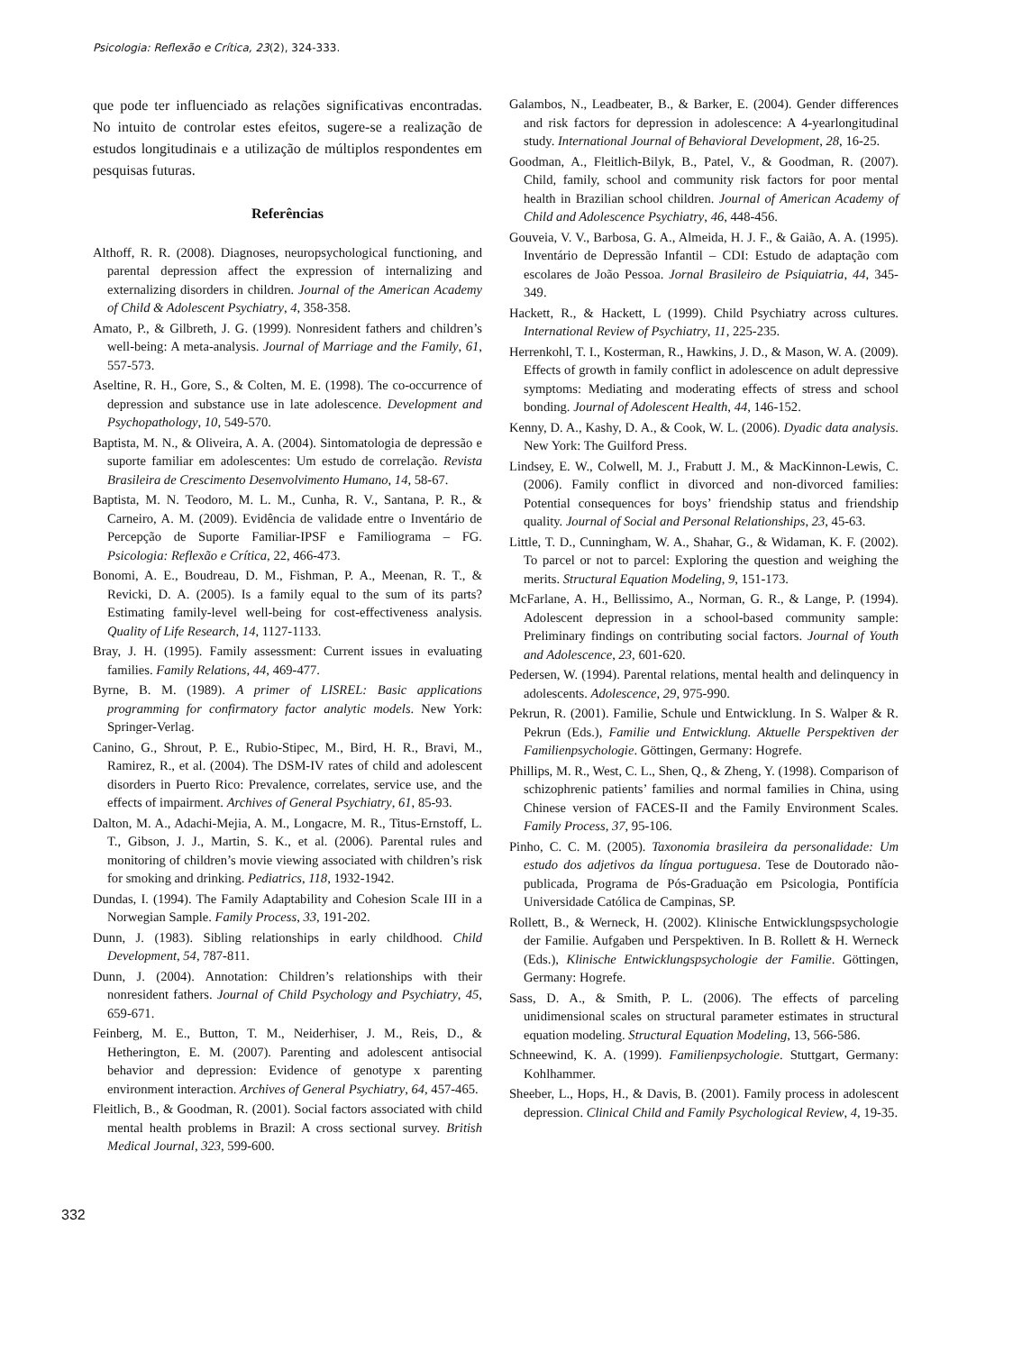Psicologia: Reflexão e Crítica, 23(2), 324-333.
que pode ter influenciado as relações significativas encontradas. No intuito de controlar estes efeitos, sugere-se a realização de estudos longitudinais e a utilização de múltiplos respondentes em pesquisas futuras.
Referências
Althoff, R. R. (2008). Diagnoses, neuropsychological functioning, and parental depression affect the expression of internalizing and externalizing disorders in children. Journal of the American Academy of Child & Adolescent Psychiatry, 4, 358-358.
Amato, P., & Gilbreth, J. G. (1999). Nonresident fathers and children’s well-being: A meta-analysis. Journal of Marriage and the Family, 61, 557-573.
Aseltine, R. H., Gore, S., & Colten, M. E. (1998). The co-occurrence of depression and substance use in late adolescence. Development and Psychopathology, 10, 549-570.
Baptista, M. N., & Oliveira, A. A. (2004). Sintomatologia de depressão e suporte familiar em adolescentes: Um estudo de correlação. Revista Brasileira de Crescimento Desenvolvimento Humano, 14, 58-67.
Baptista, M. N. Teodoro, M. L. M., Cunha, R. V., Santana, P. R., & Carneiro, A. M. (2009). Evidência de validade entre o Inventário de Percepção de Suporte Familiar-IPSF e Familiograma – FG. Psicologia: Reflexão e Crítica, 22, 466-473.
Bonomi, A. E., Boudreau, D. M., Fishman, P. A., Meenan, R. T., & Revicki, D. A. (2005). Is a family equal to the sum of its parts? Estimating family-level well-being for cost-effectiveness analysis. Quality of Life Research, 14, 1127-1133.
Bray, J. H. (1995). Family assessment: Current issues in evaluating families. Family Relations, 44, 469-477.
Byrne, B. M. (1989). A primer of LISREL: Basic applications programming for confirmatory factor analytic models. New York: Springer-Verlag.
Canino, G., Shrout, P. E., Rubio-Stipec, M., Bird, H. R., Bravi, M., Ramirez, R., et al. (2004). The DSM-IV rates of child and adolescent disorders in Puerto Rico: Prevalence, correlates, service use, and the effects of impairment. Archives of General Psychiatry, 61, 85-93.
Dalton, M. A., Adachi-Mejia, A. M., Longacre, M. R., Titus-Ernstoff, L. T., Gibson, J. J., Martin, S. K., et al. (2006). Parental rules and monitoring of children’s movie viewing associated with children’s risk for smoking and drinking. Pediatrics, 118, 1932-1942.
Dundas, I. (1994). The Family Adaptability and Cohesion Scale III in a Norwegian Sample. Family Process, 33, 191-202.
Dunn, J. (1983). Sibling relationships in early childhood. Child Development, 54, 787-811.
Dunn, J. (2004). Annotation: Children’s relationships with their nonresident fathers. Journal of Child Psychology and Psychiatry, 45, 659-671.
Feinberg, M. E., Button, T. M., Neiderhiser, J. M., Reis, D., & Hetherington, E. M. (2007). Parenting and adolescent antisocial behavior and depression: Evidence of genotype x parenting environment interaction. Archives of General Psychiatry, 64, 457-465.
Fleitlich, B., & Goodman, R. (2001). Social factors associated with child mental health problems in Brazil: A cross sectional survey. British Medical Journal, 323, 599-600.
Galambos, N., Leadbeater, B., & Barker, E. (2004). Gender differences and risk factors for depression in adolescence: A 4-yearlongitudinal study. International Journal of Behavioral Development, 28, 16-25.
Goodman, A., Fleitlich-Bilyk, B., Patel, V., & Goodman, R. (2007). Child, family, school and community risk factors for poor mental health in Brazilian school children. Journal of American Academy of Child and Adolescence Psychiatry, 46, 448-456.
Gouveia, V. V., Barbosa, G. A., Almeida, H. J. F., & Gaião, A. A. (1995). Inventário de Depressão Infantil – CDI: Estudo de adaptação com escolares de João Pessoa. Jornal Brasileiro de Psiquiatria, 44, 345-349.
Hackett, R., & Hackett, L (1999). Child Psychiatry across cultures. International Review of Psychiatry, 11, 225-235.
Herrenkohl, T. I., Kosterman, R., Hawkins, J. D., & Mason, W. A. (2009). Effects of growth in family conflict in adolescence on adult depressive symptoms: Mediating and moderating effects of stress and school bonding. Journal of Adolescent Health, 44, 146-152.
Kenny, D. A., Kashy, D. A., & Cook, W. L. (2006). Dyadic data analysis. New York: The Guilford Press.
Lindsey, E. W., Colwell, M. J., Frabutt J. M., & MacKinnon-Lewis, C. (2006). Family conflict in divorced and non-divorced families: Potential consequences for boys’ friendship status and friendship quality. Journal of Social and Personal Relationships, 23, 45-63.
Little, T. D., Cunningham, W. A., Shahar, G., & Widaman, K. F. (2002). To parcel or not to parcel: Exploring the question and weighing the merits. Structural Equation Modeling, 9, 151-173.
McFarlane, A. H., Bellissimo, A., Norman, G. R., & Lange, P. (1994). Adolescent depression in a school-based community sample: Preliminary findings on contributing social factors. Journal of Youth and Adolescence, 23, 601-620.
Pedersen, W. (1994). Parental relations, mental health and delinquency in adolescents. Adolescence, 29, 975-990.
Pekrun, R. (2001). Familie, Schule und Entwicklung. In S. Walper & R. Pekrun (Eds.), Familie und Entwicklung. Aktuelle Perspektiven der Familienpsychologie. Göttingen, Germany: Hogrefe.
Phillips, M. R., West, C. L., Shen, Q., & Zheng, Y. (1998). Comparison of schizophrenic patients’ families and normal families in China, using Chinese version of FACES-II and the Family Environment Scales. Family Process, 37, 95-106.
Pinho, C. C. M. (2005). Taxonomia brasileira da personalidade: Um estudo dos adjetivos da língua portuguesa. Tese de Doutorado não-publicada, Programa de Pós-Graduação em Psicologia, Pontifícia Universidade Católica de Campinas, SP.
Rollett, B., & Werneck, H. (2002). Klinische Entwicklungspsychologie der Familie. Aufgaben und Perspektiven. In B. Rollett & H. Werneck (Eds.), Klinische Entwicklungspsychologie der Familie. Göttingen, Germany: Hogrefe.
Sass, D. A., & Smith, P. L. (2006). The effects of parceling unidimensional scales on structural parameter estimates in structural equation modeling. Structural Equation Modeling, 13, 566-586.
Schneewind, K. A. (1999). Familienpsychologie. Stuttgart, Germany: Kohlhammer.
Sheeber, L., Hops, H., & Davis, B. (2001). Family process in adolescent depression. Clinical Child and Family Psychological Review, 4, 19-35.
332